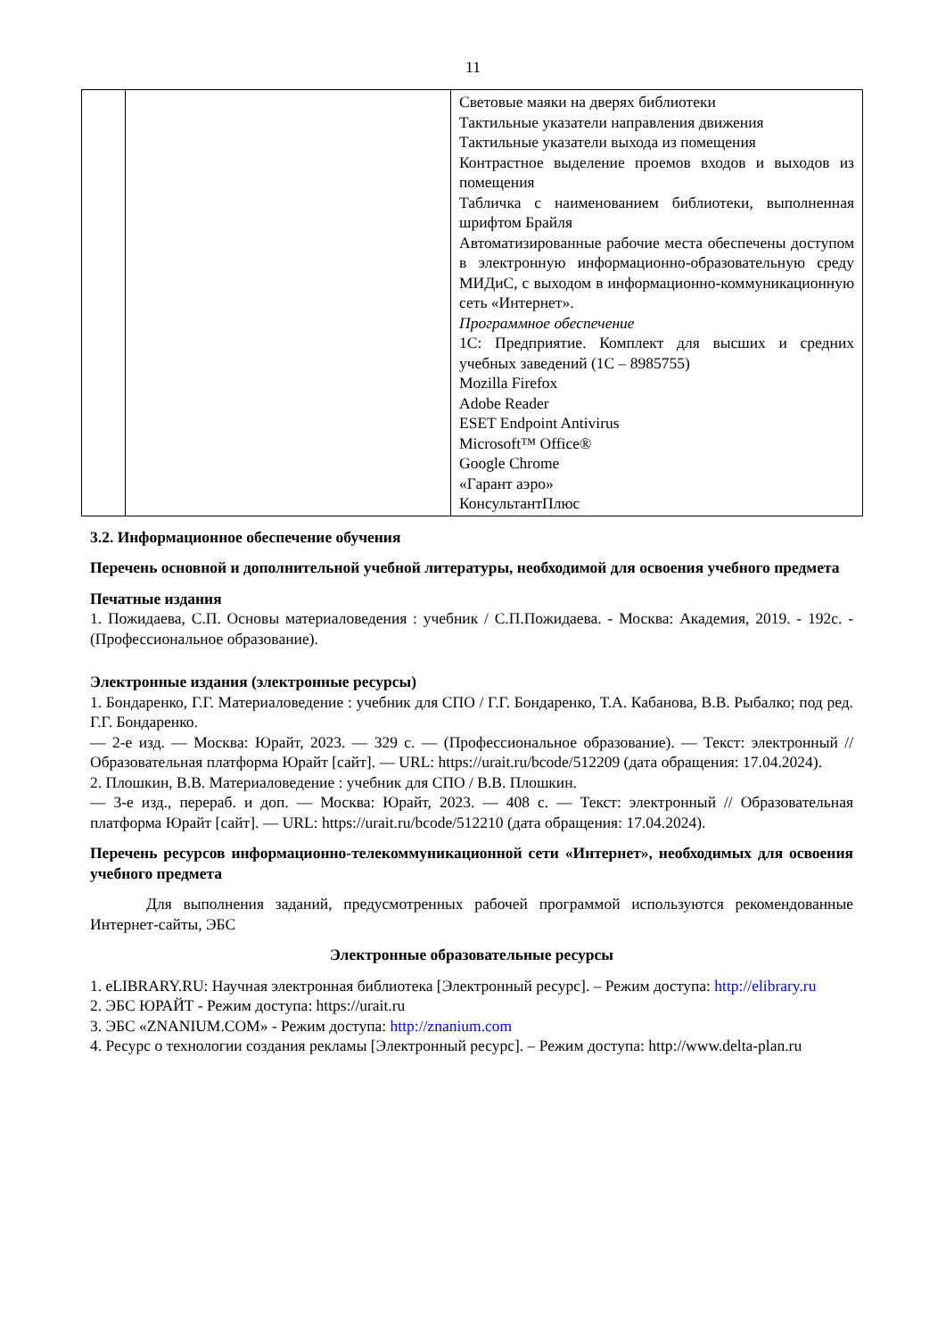11
| | | Световые маяки на дверях библиотеки Тактильные указатели направления движения Тактильные указатели выхода из помещения Контрастное выделение проемов входов и выходов из помещения Табличка с наименованием библиотеки, выполненная шрифтом Брайля Автоматизированные рабочие места обеспечены доступом в электронную информационно-образовательную среду МИДиС, с выходом в информационно-коммуникационную сеть «Интернет». Программное обеспечение 1С: Предприятие. Комплект для высших и средних учебных заведений (1С – 8985755) Mozilla Firefox Adobe Reader ESET Endpoint Antivirus Microsoft™ Office® Google Chrome «Гарант аэро» КонсультантПлюс |
3.2. Информационное обеспечение обучения
Перечень основной и дополнительной учебной литературы, необходимой для освоения учебного предмета
Печатные издания
1. Пожидаева, С.П. Основы материаловедения : учебник / С.П.Пожидаева. - Москва: Академия, 2019. - 192с. - (Профессиональное образование).
Электронные издания (электронные ресурсы)
1. Бондаренко, Г.Г. Материаловедение : учебник для СПО / Г.Г. Бондаренко, Т.А. Кабанова, В.В. Рыбалко; под ред. Г.Г. Бондаренко.
— 2-е изд. — Москва: Юрайт, 2023. — 329 с. — (Профессиональное образование). — Текст: электронный // Образовательная платформа Юрайт [сайт]. — URL: https://urait.ru/bcode/512209 (дата обращения: 17.04.2024).
2. Плошкин, В.В. Материаловедение : учебник для СПО / В.В. Плошкин.
— 3-е изд., перераб. и доп. — Москва: Юрайт, 2023. — 408 с. — Текст: электронный // Образовательная платформа Юрайт [сайт]. — URL: https://urait.ru/bcode/512210 (дата обращения: 17.04.2024).
Перечень ресурсов информационно-телекоммуникационной сети «Интернет», необходимых для освоения учебного предмета
Для выполнения заданий, предусмотренных рабочей программой используются рекомендованные Интернет-сайты, ЭБС
Электронные образовательные ресурсы
1. eLIBRARY.RU: Научная электронная библиотека [Электронный ресурс]. – Режим доступа: http://elibrary.ru
2. ЭБС ЮРАЙТ - Режим доступа: https://urait.ru
3. ЭБС «ZNANIUM.COM» - Режим доступа: http://znanium.com
4. Ресурс о технологии создания рекламы [Электронный ресурс]. – Режим доступа: http://www.delta-plan.ru